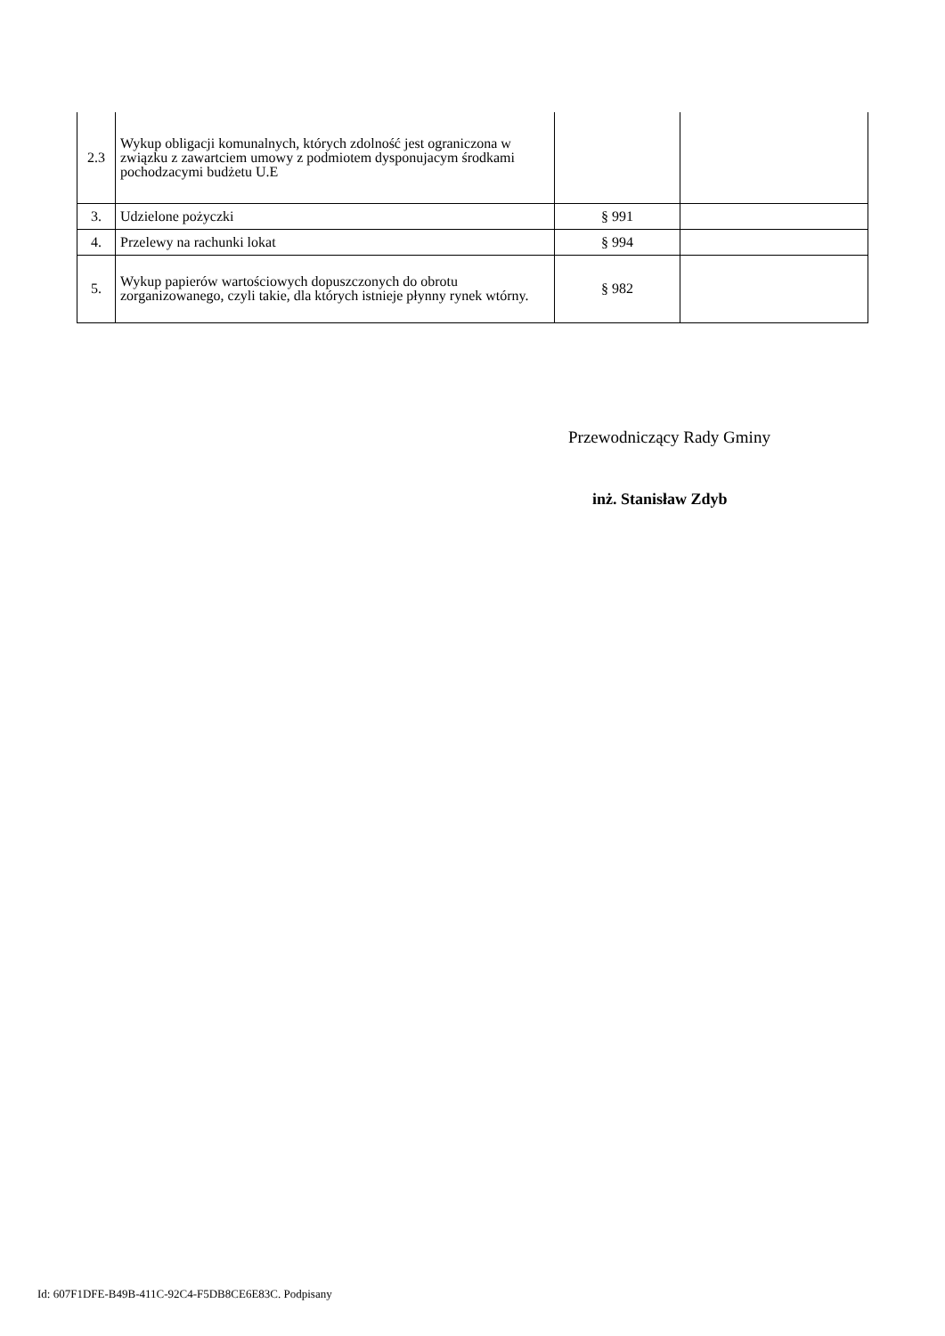| 2.3 | Wykup obligacji komunalnych, których zdolność jest ograniczona w związku z zawartciem umowy z podmiotem dysponujacym środkami pochodzacymi budżetu U.E | | |
| 3. | Udzielone pożyczki | § 991 | |
| 4. | Przelewy na rachunki lokat | § 994 | |
| 5. | Wykup papierów wartościowych dopuszczonych do obrotu zorganizowanego, czyli takie, dla których istnieje płynny rynek wtórny. | § 982 | |
Przewodniczący Rady Gminy
inż. Stanisław Zdyb
Id: 607F1DFE-B49B-411C-92C4-F5DB8CE6E83C. Podpisany